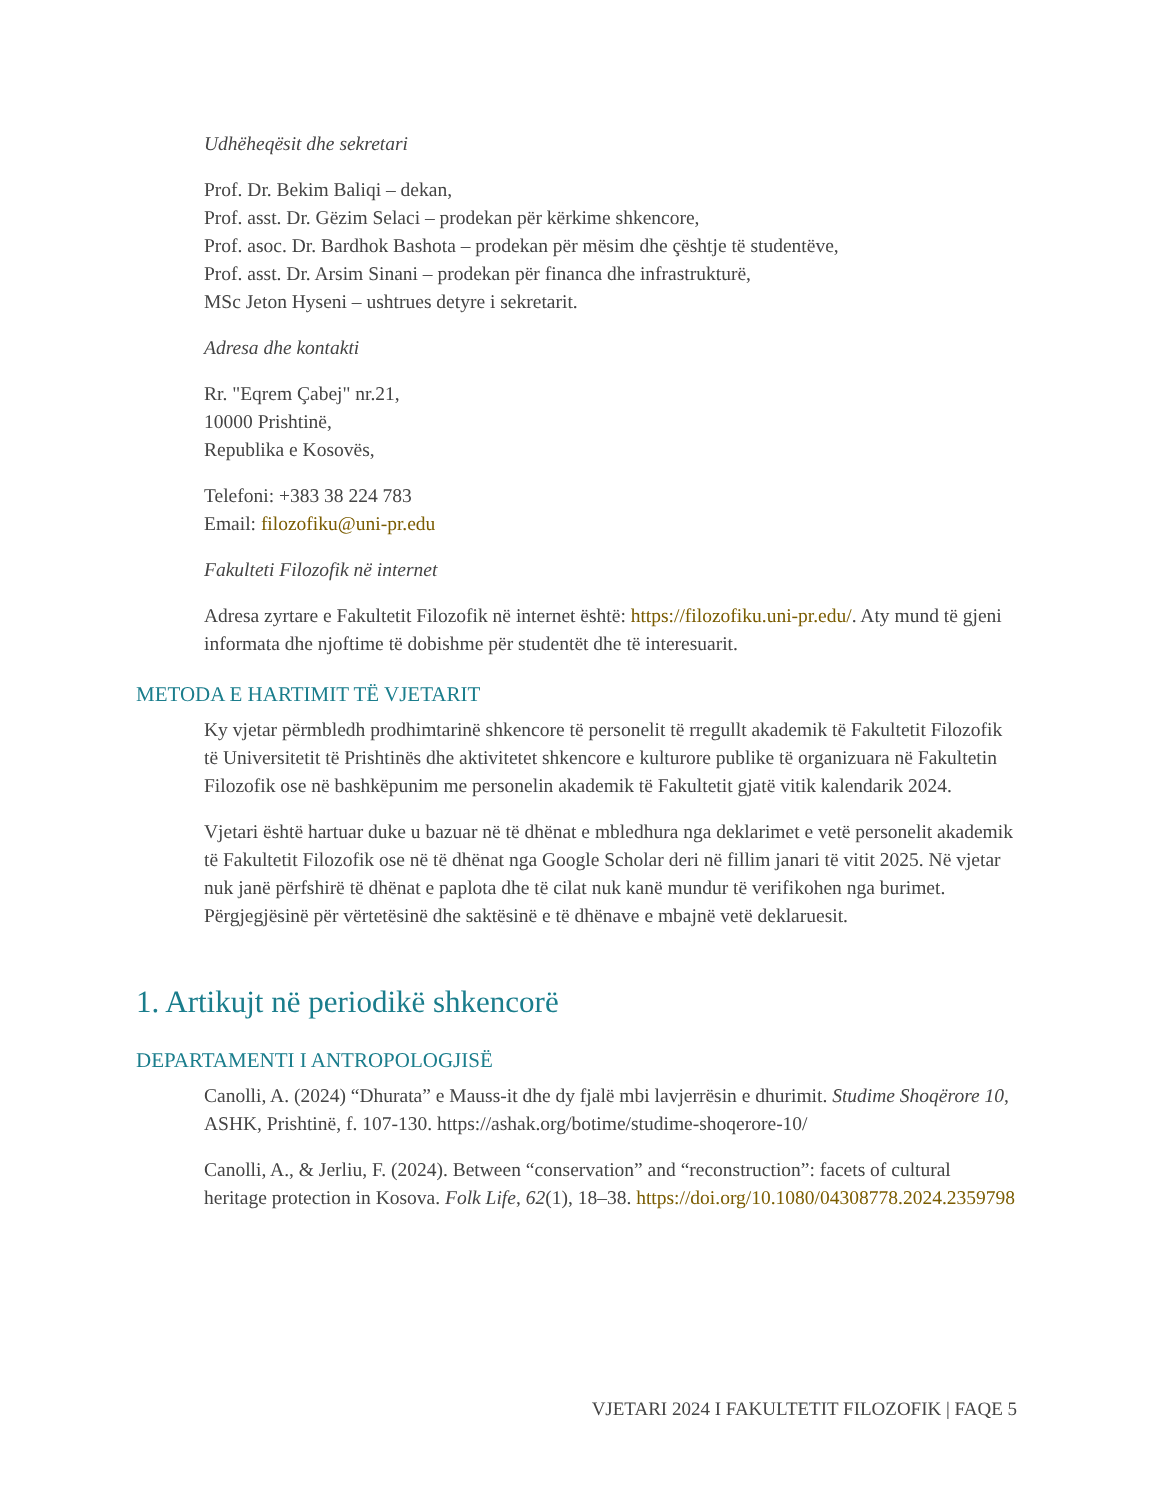Udhëheqësit dhe sekretari
Prof. Dr. Bekim Baliqi – dekan,
Prof. asst. Dr. Gëzim Selaci – prodekan për kërkime shkencore,
Prof. asoc. Dr. Bardhok Bashota – prodekan për mësim dhe çështje të studentëve,
Prof. asst. Dr. Arsim Sinani – prodekan për financa dhe infrastrukturë,
MSc Jeton Hyseni – ushtrues detyre i sekretarit.
Adresa dhe kontakti
Rr. "Eqrem Çabej" nr.21,
10000 Prishtinë,
Republika e Kosovës,
Telefoni: +383 38 224 783
Email: filozofiku@uni-pr.edu
Fakulteti Filozofik në internet
Adresa zyrtare e Fakultetit Filozofik në internet është: https://filozofiku.uni-pr.edu/. Aty mund të gjeni informata dhe njoftime të dobishme për studentët dhe të interesuarit.
METODA E HARTIMIT TË VJETARIT
Ky vjetar përmbledh prodhimtarinë shkencore të personelit të rregullt akademik të Fakultetit Filozofik të Universitetit të Prishtinës dhe aktivitetet shkencore e kulturore publike të organizuara në Fakultetin Filozofik ose në bashkëpunim me personelin akademik të Fakultetit gjatë vitik kalendarik 2024.
Vjetari është hartuar duke u bazuar në të dhënat e mbledhura nga deklarimet e vetë personelit akademik të Fakultetit Filozofik ose në të dhënat nga Google Scholar deri në fillim janari të vitit 2025. Në vjetar nuk janë përfshirë të dhënat e paplota dhe të cilat nuk kanë mundur të verifikohen nga burimet. Përgjegjësinë për vërtetësinë dhe saktësinë e të dhënave e mbajnë vetë deklaruesit.
1. Artikujt në periodikë shkencorë
DEPARTAMENTI I ANTROPOLOGJISË
Canolli, A. (2024) “Dhurata” e Mauss-it dhe dy fjalë mbi lavjerrësin e dhurimit. Studime Shoqërore 10, ASHK, Prishtinë, f. 107-130. https://ashak.org/botime/studime-shoqerore-10/
Canolli, A., & Jerliu, F. (2024). Between “conservation” and “reconstruction”: facets of cultural heritage protection in Kosova. Folk Life, 62(1), 18–38. https://doi.org/10.1080/04308778.2024.2359798
VJETARI 2024 I FAKULTETIT FILOZOFIK | FAQE 5